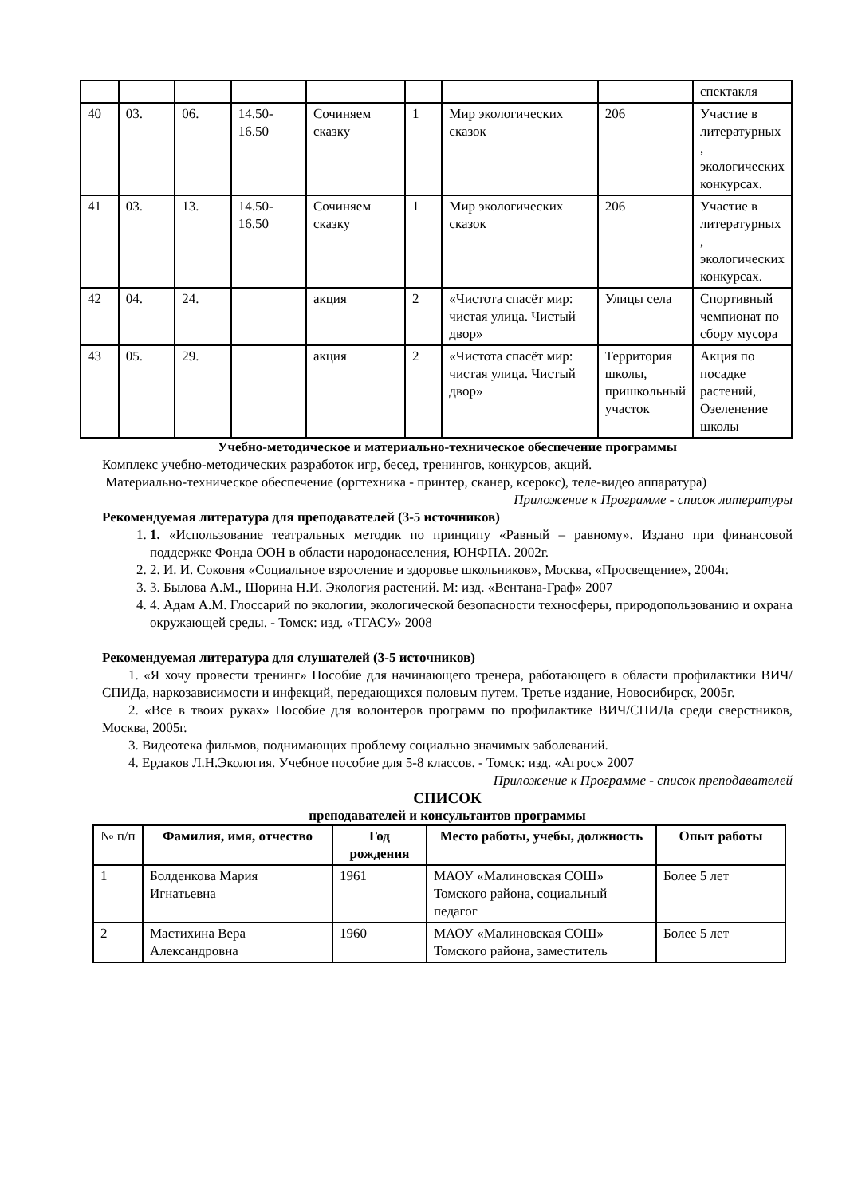| | | | | | | | | спектакля |
| 40 | 03. | 06. | 14.50-16.50 | Сочиняем сказку | 1 | Мир экологических сказок | 206 | Участие в литературных , экологических конкурсах. |
| 41 | 03. | 13. | 14.50-16.50 | Сочиняем сказку | 1 | Мир экологических сказок | 206 | Участие в литературных , экологических конкурсах. |
| 42 | 04. | 24. | | акция | 2 | «Чистота спасёт мир: чистая улица. Чистый двор» | Улицы села | Спортивный чемпионат по сбору мусора |
| 43 | 05. | 29. | | акция | 2 | «Чистота спасёт мир: чистая улица. Чистый двор» | Территория школы, пришкольный участок | Акция по посадке растений, Озеленение школы |
Учебно-методическое и материально-техническое обеспечение программы
Комплекс учебно-методических разработок игр, бесед, тренингов, конкурсов, акций.
Материально-техническое обеспечение (оргтехника - принтер, сканер, ксерокс), теле-видео аппаратура)
Приложение к Программе - список литературы
Рекомендуемая литература для преподавателей (3-5 источников)
1. 1. «Использование театральных методик по принципу «Равный – равному». Издано при финансовой поддержке Фонда ООН в области народонаселения, ЮНФПА. 2002г.
2. 2. И. И. Соковня «Социальное взросление и здоровье школьников», Москва, «Просвещение», 2004г.
3. 3. Былова А.М., Шорина Н.И. Экология растений. М: изд. «Вентана-Граф» 2007
4. 4. Адам А.М. Глоссарий по экологии, экологической безопасности техносферы, природопользованию и охрана окружающей среды. - Томск: изд. «ТГАСУ» 2008
Рекомендуемая литература для слушателей (3-5 источников)
1. «Я хочу провести тренинг» Пособие для начинающего тренера, работающего в области профилактики ВИЧ/СПИДа, наркозависимости и инфекций, передающихся половым путем. Третье издание, Новосибирск, 2005г.
2. «Все в твоих руках» Пособие для волонтеров программ по профилактике ВИЧ/СПИДа среди сверстников, Москва, 2005г.
3. Видеотека фильмов, поднимающих проблему социально значимых заболеваний.
4. Ердаков Л.Н.Экология. Учебное пособие для 5-8 классов. - Томск: изд. «Агрос» 2007
Приложение к Программе - список преподавателей
СПИСОК
преподавателей и консультантов программы
| № п/п | Фамилия, имя, отчество | Год рождения | Место работы, учебы, должность | Опыт работы |
| --- | --- | --- | --- | --- |
| 1 | Болденкова Мария Игнатьевна | 1961 | МАОУ «Малиновская СОШ» Томского района, социальный педагог | Более 5 лет |
| 2 | Мастихина Вера Александровна | 1960 | МАОУ «Малиновская СОШ» Томского района, заместитель | Более 5 лет |